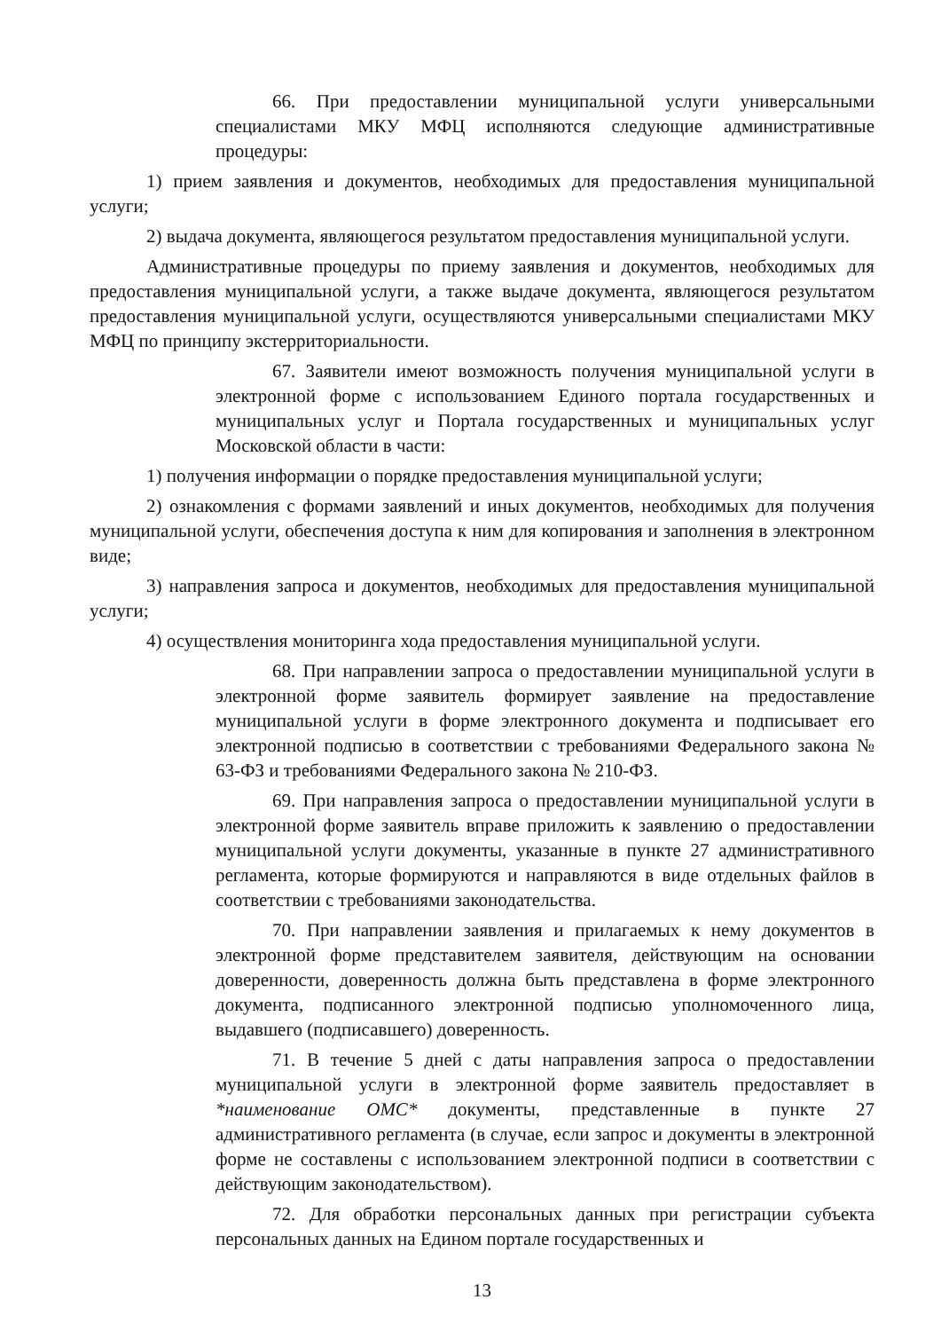66. При предоставлении муниципальной услуги универсальными специалистами МКУ МФЦ исполняются следующие административные процедуры:
1) прием заявления и документов, необходимых для предоставления муниципальной услуги;
2) выдача документа, являющегося результатом предоставления муниципальной услуги.
Административные процедуры по приему заявления и документов, необходимых для предоставления муниципальной услуги, а также выдаче документа, являющегося результатом предоставления муниципальной услуги, осуществляются универсальными специалистами МКУ МФЦ по принципу экстерриториальности.
67. Заявители имеют возможность получения муниципальной услуги в электронной форме с использованием Единого портала государственных и муниципальных услуг и Портала государственных и муниципальных услуг Московской области в части:
1) получения информации о порядке предоставления муниципальной услуги;
2) ознакомления с формами заявлений и иных документов, необходимых для получения муниципальной услуги, обеспечения доступа к ним для копирования и заполнения в электронном виде;
3) направления запроса и документов, необходимых для предоставления муниципальной услуги;
4) осуществления мониторинга хода предоставления муниципальной услуги.
68. При направлении запроса о предоставлении муниципальной услуги в электронной форме заявитель формирует заявление на предоставление муниципальной услуги в форме электронного документа и подписывает его электронной подписью в соответствии с требованиями Федерального закона № 63-ФЗ и требованиями Федерального закона № 210-ФЗ.
69. При направления запроса о предоставлении муниципальной услуги в электронной форме заявитель вправе приложить к заявлению о предоставлении муниципальной услуги документы, указанные в пункте 27 административного регламента, которые формируются и направляются в виде отдельных файлов в соответствии с требованиями законодательства.
70. При направлении заявления и прилагаемых к нему документов в электронной форме представителем заявителя, действующим на основании доверенности, доверенность должна быть представлена в форме электронного документа, подписанного электронной подписью уполномоченного лица, выдавшего (подписавшего) доверенность.
71. В течение 5 дней с даты направления запроса о предоставлении муниципальной услуги в электронной форме заявитель предоставляет в *наименование ОМС* документы, представленные в пункте 27 административного регламента (в случае, если запрос и документы в электронной форме не составлены с использованием электронной подписи в соответствии с действующим законодательством).
72. Для обработки персональных данных при регистрации субъекта персональных данных на Едином портале государственных и
13